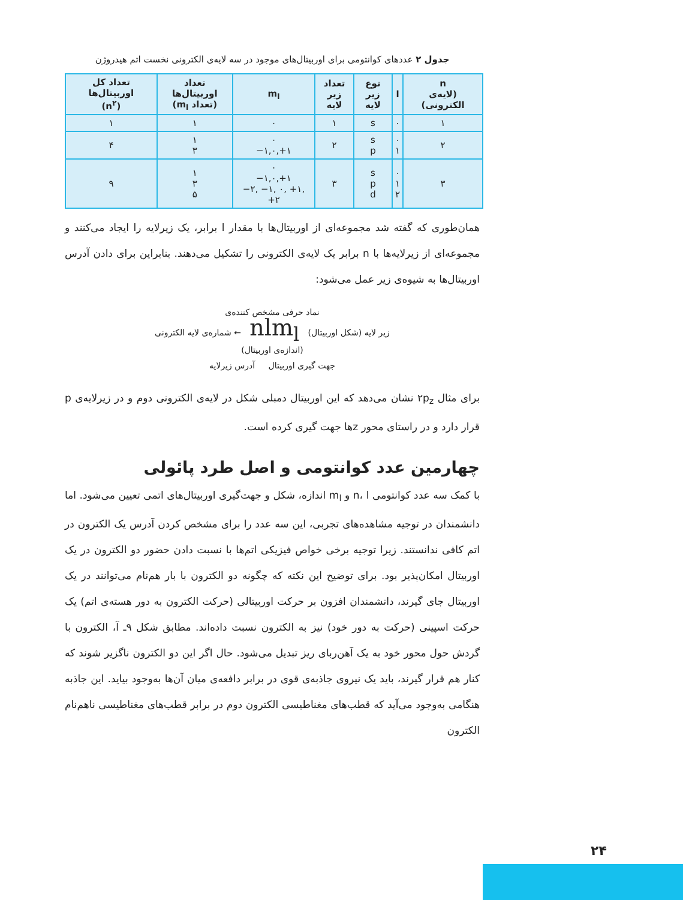جدول ۲ عددهای کوانتومی برای اوربیتال‌های موجود در سه لایه‌ی الکترونی نخست اتم هیدروژن
| n (لایه‌ی الکترونی) | l | نوع زیر لایه | تعداد زیر لایه | m<sub>l</sub> | تعداد اوربیتال‌ها (تعداد m<sub>l</sub>) | تعداد کل اوربیتال‌ها (n<sup>۲</sup>) |
| --- | --- | --- | --- | --- | --- | --- |
| ۱ | ۰ | s | ۱ | ۰ | ۱ | ۱ |
| ۲ | ۰ ۱ | s p | ۲ | ۰ ‎−۱,۰,+۱ | ۱ ۳ | ۴ |
| ۳ | ۰ ۱ ۲ | s p d | ۳ | ۰ ‎−۱,۰,+۱ ‎−۲, −۱, ۰, +۱, +۲ | ۱ ۳ ۵ | ۹ |
همان‌طوری که گفته شد مجموعه‌ای از اوربیتال‌ها با مقدار l برابر، یک زیرلایه را ایجاد می‌کنند و مجموعه‌ای از زیرلایه‌ها با n برابر یک لایه‌ی الکترونی را تشکیل می‌دهند. بنابراین برای دادن آدرس اوربیتال‌ها به شیوه‌ی زیر عمل می‌شود:
نماد حرفی مشخص کننده‌ی
زیر لایه (شکل اوربیتال) nlm<sub>l</sub> ← شماره‌ی لایه الکترونی
(اندازه‌ی اوربیتال)
جهت گیری اوربیتال آدرس زیرلایه
برای مثال ۲p<sub>z</sub> نشان می‌دهد که این اوربیتال دمبلی شکل در لایه‌ی الکترونی دوم و در زیرلایه‌ی p قرار دارد و در راستای محور zها جهت گیری کرده است.
چهارمین عدد کوانتومی و اصل طرد پائولی
با کمک سه عدد کوانتومی n، l و m<sub>l</sub> اندازه، شکل و جهت‌گیری اوربیتال‌های اتمی تعیین می‌شود. اما دانشمندان در توجیه مشاهده‌های تجربی، این سه عدد را برای مشخص کردن آدرس یک الکترون در اتم کافی ندانستند. زیرا توجیه برخی خواص فیزیکی اتم‌ها با نسبت دادن حضور دو الکترون در یک اوربیتال امکان‌پذیر بود. برای توضیح این نکته که چگونه دو الکترون با بار هم‌نام می‌توانند در یک اوربیتال جای گیرند، دانشمندان افزون بر حرکت اوربیتالی (حرکت الکترون به دور هسته‌ی اتم) یک حرکت اسپینی (حرکت به دور خود) نیز به الکترون نسبت داده‌اند. مطابق شکل ۹ـ آ، الکترون با گردش حول محور خود به یک آهن‌ربای ریز تبدیل می‌شود. حال اگر این دو الکترون ناگزیر شوند که کنار هم قرار گیرند، باید یک نیروی جاذبه‌ی قوی در برابر دافعه‌ی میان آن‌ها به‌وجود بیاید. این جاذبه هنگامی به‌وجود می‌آید که قطب‌های مغناطیسی الکترون دوم در برابر قطب‌های مغناطیسی ناهم‌نام الکترون
۲۴